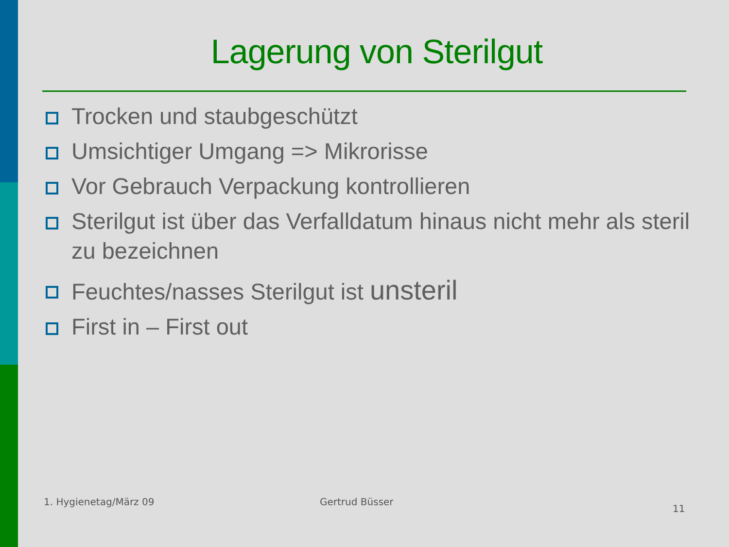Lagerung von Sterilgut
Trocken und staubgeschützt
Umsichtiger Umgang => Mikrorisse
Vor Gebrauch Verpackung kontrollieren
Sterilgut ist über das Verfalldatum hinaus nicht mehr als steril zu bezeichnen
Feuchtes/nasses Sterilgut ist unsteril
First in – First out
1. Hygienetag/März 09 Gertrud Büsser
11